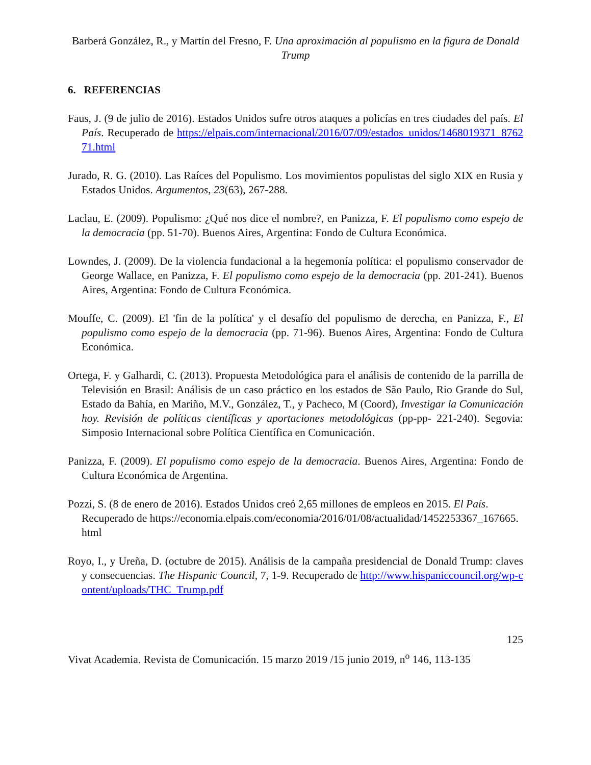Barberá González, R., y Martín del Fresno, F. Una aproximación al populismo en la figura de Donald Trump
6. REFERENCIAS
Faus, J. (9 de julio de 2016). Estados Unidos sufre otros ataques a policías en tres ciudades del país. El País. Recuperado de https://elpais.com/internacional/2016/07/09/estados_unidos/1468019371_876271.html
Jurado, R. G. (2010). Las Raíces del Populismo. Los movimientos populistas del siglo XIX en Rusia y Estados Unidos. Argumentos, 23(63), 267-288.
Laclau, E. (2009). Populismo: ¿Qué nos dice el nombre?, en Panizza, F. El populismo como espejo de la democracia (pp. 51-70). Buenos Aires, Argentina: Fondo de Cultura Económica.
Lowndes, J. (2009). De la violencia fundacional a la hegemonía política: el populismo conservador de George Wallace, en Panizza, F. El populismo como espejo de la democracia (pp. 201-241). Buenos Aires, Argentina: Fondo de Cultura Económica.
Mouffe, C. (2009). El 'fin de la política' y el desafío del populismo de derecha, en Panizza, F., El populismo como espejo de la democracia (pp. 71-96). Buenos Aires, Argentina: Fondo de Cultura Económica.
Ortega, F. y Galhardi, C. (2013). Propuesta Metodológica para el análisis de contenido de la parrilla de Televisión en Brasil: Análisis de un caso práctico en los estados de São Paulo, Rio Grande do Sul, Estado da Bahía, en Mariño, M.V., González, T., y Pacheco, M (Coord), Investigar la Comunicación hoy. Revisión de políticas científicas y aportaciones metodológicas (pp-pp- 221-240). Segovia: Simposio Internacional sobre Política Científica en Comunicación.
Panizza, F. (2009). El populismo como espejo de la democracia. Buenos Aires, Argentina: Fondo de Cultura Económica de Argentina.
Pozzi, S. (8 de enero de 2016). Estados Unidos creó 2,65 millones de empleos en 2015. El País. Recuperado de https://economia.elpais.com/economia/2016/01/08/actualidad/1452253367_167665.html
Royo, I., y Ureña, D. (octubre de 2015). Análisis de la campaña presidencial de Donald Trump: claves y consecuencias. The Hispanic Council, 7, 1-9. Recuperado de http://www.hispaniccouncil.org/wp-content/uploads/THC_Trump.pdf
125
Vivat Academia. Revista de Comunicación. 15 marzo 2019 /15 junio 2019, n<sup>o</sup> 146, 113-135